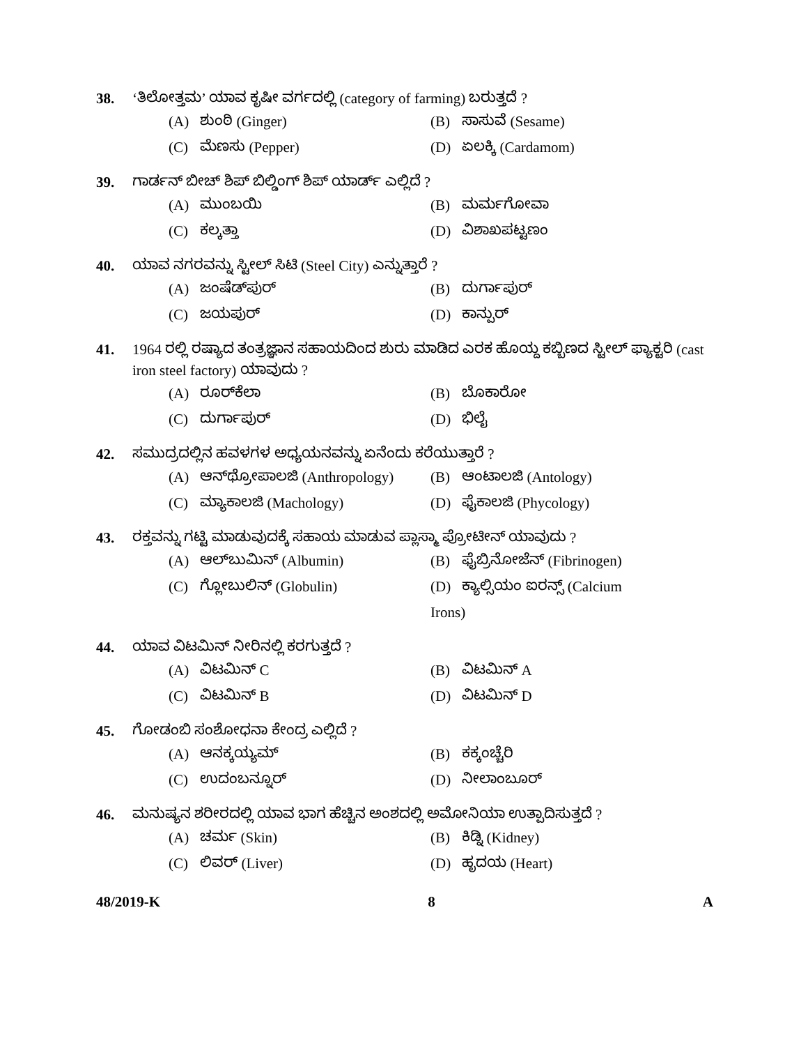38. ‘ತಿಲೋತ್ತಮ’ ಯಾವ ಕೃಷೀ ವರ್ಗದಲ್ಲಿ (category of farming) ಬರುತ್ತದೆ ?
(A) ಶುಂಠಿ (Ginger)
(B) ಸಾಸುವೆ (Sesame)
(C) ಮೆಣಸು (Pepper)
(D) ಏಲಕ್ಕಿ (Cardamom)
39. ಗಾರ್ಡನ್ ಬೀಚ್ ಶಿಪ್ ಬಿಲ್ಡಿಂಗ್ ಶಿಪ್ ಯಾರ್ಡ್ ಎಲ್ಲಿದೆ ?
(A) ಮುಂಬಯಿ
(B) ಮರ್ಮಗೋವಾ
(C) ಕಲ್ಕತ್ತಾ
(D) ವಿಶಾಖಪಟ್ಟಣಂ
40. ಯಾವ ನಗರವನ್ನು ಸ್ಟೀಲ್ ಸಿಟಿ (Steel City) ಎನ್ನುತ್ತಾರೆ ?
(A) ಜಂಷೆಡ್‌ಪುರ್
(B) ದುರ್ಗಾಪುರ್
(C) ಜಯಪುರ್
(D) ಕಾನ್ಪುರ್
41. 1964 ರಲ್ಲಿ ರಷ್ಯಾದ ತಂತ್ರಜ್ಞಾನ ಸಹಾಯದಿಂದ ಶುರು ಮಾಡಿದ ಎರಕ ಹೊಯ್ದ ಕಬ್ಬಿಣದ ಸ್ಟೀಲ್ ಫ್ಯಾಕ್ಟರಿ (cast iron steel factory) ಯಾವುದು ?
(A) ರೂರ್‌ಕೆಲಾ
(B) ಬೊಕಾರೋ
(C) ದುರ್ಗಾಪುರ್
(D) ಭಿಲೈ
42. ಸಮುದ್ರದಲ್ಲಿನ ಹವಳಗಳ ಅಧ್ಯಯನವನ್ನು ಏನೆಂದು ಕರೆಯುತ್ತಾರೆ ?
(A) ಆನ್‌ಥ್ರೋಪಾಲಜಿ (Anthropology)
(B) ಆಂಟಾಲಜಿ (Antology)
(C) ಮ್ಯಾಕಾಲಜಿ (Machology)
(D) ಫೈಕಾಲಜಿ (Phycology)
43. ರಕ್ತವನ್ನು ಗಟ್ಟಿ ಮಾಡುವುದಕ್ಕೆ ಸಹಾಯ ಮಾಡುವ ಪ್ಲಾಸ್ಮಾ ಪ್ರೋಟೀನ್ ಯಾವುದು ?
(A) ಆಲ್‌ಬುಮಿನ್ (Albumin)
(B) ಫೈಬ್ರಿನೋಜೆನ್ (Fibrinogen)
(C) ಗ್ಲೋಬುಲಿನ್ (Globulin)
(D) ಕ್ಯಾಲ್ಸಿಯಂ ಐರನ್ಸ್ (Calcium Irons)
44. ಯಾವ ವಿಟಮಿನ್ ನೀರಿನಲ್ಲಿ ಕರಗುತ್ತದೆ ?
(A) ವಿಟಮಿನ್ C
(B) ವಿಟಮಿನ್ A
(C) ವಿಟಮಿನ್ B
(D) ವಿಟಮಿನ್ D
45. ಗೋಡಂಬಿ ಸಂಶೋಧನಾ ಕೇಂದ್ರ ಎಲ್ಲಿದೆ ?
(A) ಆನಕ್ಕಯ್ಯಮ್
(B) ಕಕ್ಕಂಚ್ಚೆರಿ
(C) ಉದಂಬನ್ನೂರ್
(D) ನೀಲಾಂಬೂರ್
46. ಮನುಷ್ಯನ ಶರೀರದಲ್ಲಿ ಯಾವ ಭಾಗ ಹೆಚ್ಚಿನ ಅಂಶದಲ್ಲಿ ಅಮೋನಿಯಾ ಉತ್ಪಾದಿಸುತ್ತದೆ ?
(A) ಚರ್ಮ (Skin)
(B) ಕಿಡ್ನಿ (Kidney)
(C) ಲಿವರ್ (Liver)
(D) ಹೃದಯ (Heart)
48/2019-K 8 A